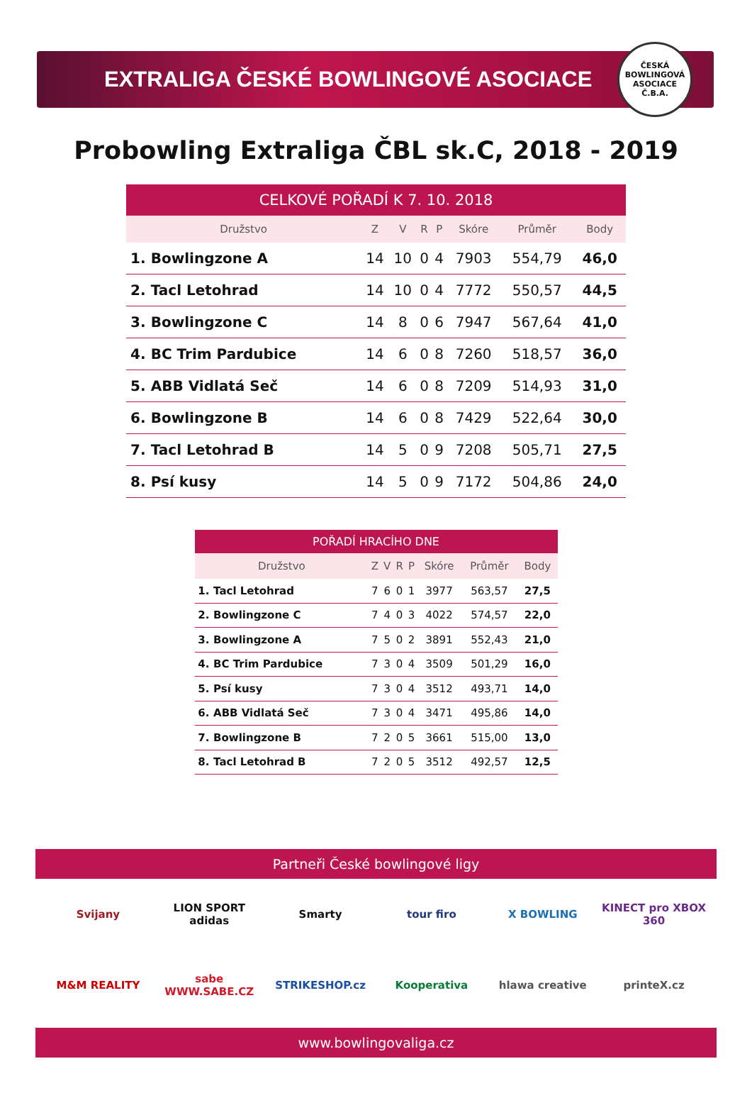EXTRALIGA ČESKÉ BOWLINGOVÉ ASOCIACE
ČESKÁ BOWLINGOVÁ ASOCIACE
Č.B.A.
Probowling Extraliga ČBL sk.C, 2018 - 2019
| CELKOVÉ POŘADÍ K 7. 10. 2018 | | | | | | | | |
| --- | --- | --- | --- | --- | --- | --- | --- | --- |
| Družstvo | | Z | V | R | P | Skóre | Průměr | Body |
| 1. | Bowlingzone A | 14 | 10 | 0 | 4 | 7903 | 554,79 | 46,0 |
| 2. | Tacl Letohrad | 14 | 10 | 0 | 4 | 7772 | 550,57 | 44,5 |
| 3. | Bowlingzone C | 14 | 8 | 0 | 6 | 7947 | 567,64 | 41,0 |
| 4. | BC Trim Pardubice | 14 | 6 | 0 | 8 | 7260 | 518,57 | 36,0 |
| 5. | ABB Vidlatá Seč | 14 | 6 | 0 | 8 | 7209 | 514,93 | 31,0 |
| 6. | Bowlingzone B | 14 | 6 | 0 | 8 | 7429 | 522,64 | 30,0 |
| 7. | Tacl Letohrad B | 14 | 5 | 0 | 9 | 7208 | 505,71 | 27,5 |
| 8. | Psí kusy | 14 | 5 | 0 | 9 | 7172 | 504,86 | 24,0 |
| POŘADÍ HRACÍHO DNE | | | | | | | | |
| --- | --- | --- | --- | --- | --- | --- | --- | --- |
| Družstvo | | Z | V | R | P | Skóre | Průměr | Body |
| 1. | Tacl Letohrad | 7 | 6 | 0 | 1 | 3977 | 563,57 | 27,5 |
| 2. | Bowlingzone C | 7 | 4 | 0 | 3 | 4022 | 574,57 | 22,0 |
| 3. | Bowlingzone A | 7 | 5 | 0 | 2 | 3891 | 552,43 | 21,0 |
| 4. | BC Trim Pardubice | 7 | 3 | 0 | 4 | 3509 | 501,29 | 16,0 |
| 5. | Psí kusy | 7 | 3 | 0 | 4 | 3512 | 493,71 | 14,0 |
| 6. | ABB Vidlatá Seč | 7 | 3 | 0 | 4 | 3471 | 495,86 | 14,0 |
| 7. | Bowlingzone B | 7 | 2 | 0 | 5 | 3661 | 515,00 | 13,0 |
| 8. | Tacl Letohrad B | 7 | 2 | 0 | 5 | 3512 | 492,57 | 12,5 |
Partneři České bowlingové ligy
Svijany
LION SPORT adidas
Smarty
tour firo
X BOWLING
KINECT pro XBOX 360
M&M REALITY
sabe WWW.SABE.CZ
STRIKESHOP.cz
Kooperativa
hlawa creative
printeX.cz
www.bowlingovaliga.cz